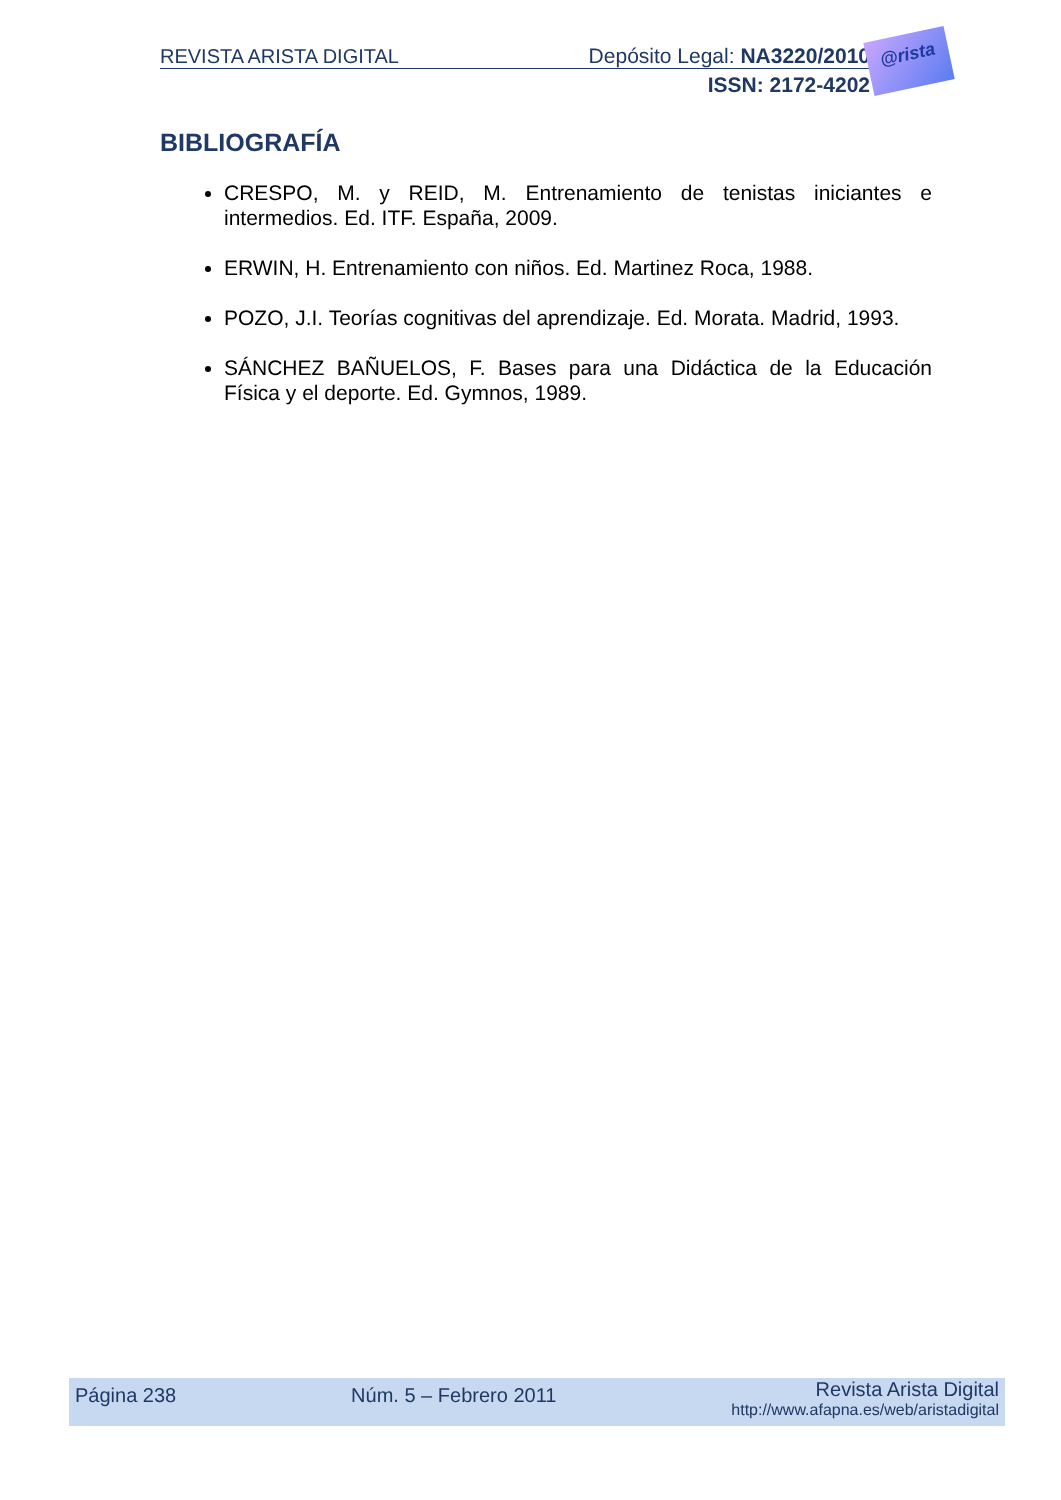REVISTA ARISTA DIGITAL Depósito Legal: NA3220/2010
ISSN: 2172-4202
@rista
BIBLIOGRAFÍA
CRESPO, M. y REID, M. Entrenamiento de tenistas iniciantes e intermedios. Ed. ITF. España, 2009.
ERWIN, H. Entrenamiento con niños. Ed. Martinez Roca, 1988.
POZO, J.I. Teorías cognitivas del aprendizaje. Ed. Morata. Madrid, 1993.
SÁNCHEZ BAÑUELOS, F. Bases para una Didáctica de la Educación Física y el deporte. Ed. Gymnos, 1989.
Página 238 Núm. 5 – Febrero 2011 Revista Arista Digital
http://www.afapna.es/web/aristadigital